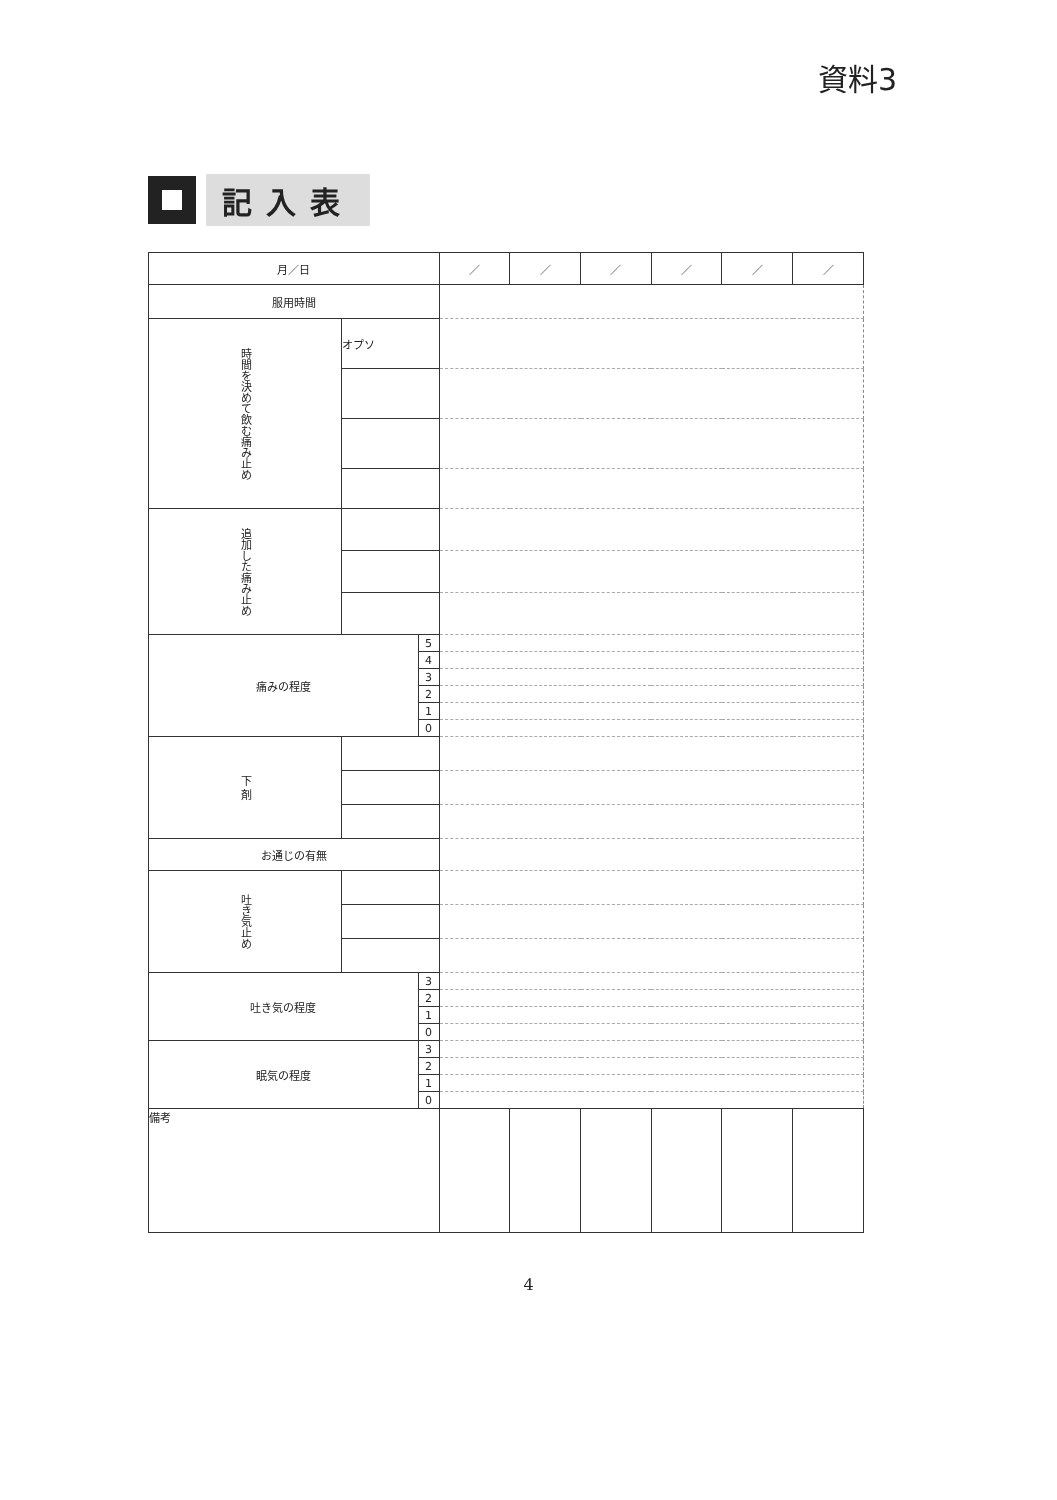資料3
記入表
| 月／日 | | | ／ | ／ | ／ | ／ | ／ | ／ |
| 服用時間 | | | | | | | | |
| 時間を決めて飲む痛み止め | オプソ | | | | | | | |
| 追加した痛み止め | | | | | | | | |
| 痛みの程度 | | 5 | | | | | | |
| | | 4 | | | | | | |
| | | 3 | | | | | | |
| | | 2 | | | | | | |
| | | 1 | | | | | | |
| | | 0 | | | | | | |
| 下 剤 | | | | | | | | |
| お通じの有無 | | | | | | | | |
| 吐き気止め | | | | | | | | |
| 吐き気の程度 | | 3 | | | | | | |
| | | 2 | | | | | | |
| | | 1 | | | | | | |
| | | 0 | | | | | | |
| 眠気の程度 | | 3 | | | | | | |
| | | 2 | | | | | | |
| | | 1 | | | | | | |
| | | 0 | | | | | | |
| 備考 | | | | | | | | |
4